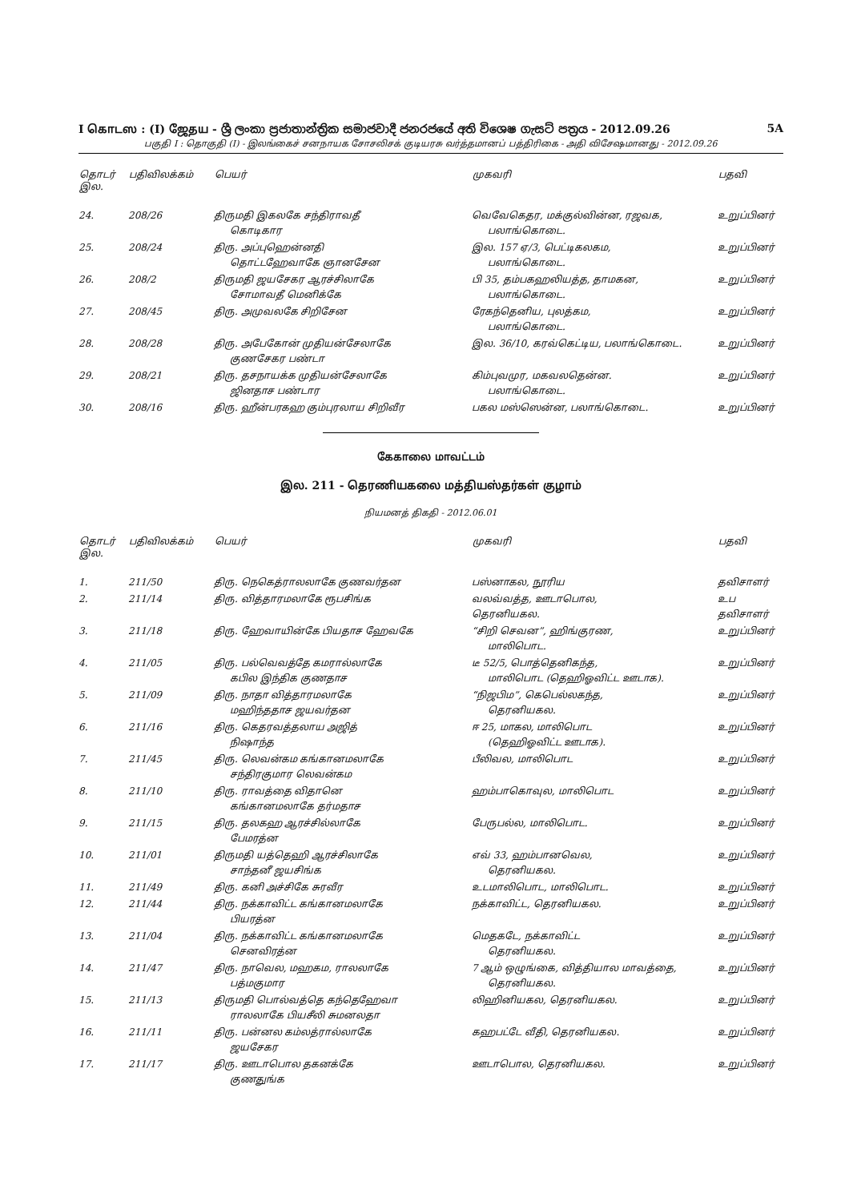I கொடஸ : (I) ஜேதய - ශ්‍රී ලංකා ප්‍රජාතාන්ත්‍රික සමාජවාදී ජනරජයේ අති විශෙෂ ගැසට් පත්‍රය - 2012.09.26 5A
பகுதி I : தொகுதி (I) - இலங்கைச் சனநாயக சோசலிசக் குடியரசு வர்த்தமானப் பத்திரிகை - அதி விசேஷமானது - 2012.09.26
| தொடர் இல. | பதிவிலக்கம் | பெயர் | முகவரி | பதவி |
| --- | --- | --- | --- | --- |
| 24. | 208/26 | திருமதி இகலகே சந்திராவதீ கொடிகார | வெவேகெதர, மக்குல்வின்ன, ரஜவக, பலாங்கொடை. | உறுப்பினர் |
| 25. | 208/24 | திரு. அப்புஹென்னதி தொட்டஹேவாகே ஞானசேன | இல. 157 ஏ/3, பெட்டிகலகம, பலாங்கொடை. | உறுப்பினர் |
| 26. | 208/2 | திருமதி ஜயசேகர ஆரச்சிலாகே சோமாவதீ மெனிக்கே | பி 35, தம்பகஹலியத்த, தாமகன, பலாங்கொடை. | உறுப்பினர் |
| 27. | 208/45 | திரு. அமுவலகே சிறிசேன | ரேகந்தெனிய, புலத்கம, பலாங்கொடை. | உறுப்பினர் |
| 28. | 208/28 | திரு. அபேகோன் முதியன்சேலாகே குணசேகர பண்டா | இல. 36/10, கரவ்கெட்டிய, பலாங்கொடை. | உறுப்பினர் |
| 29. | 208/21 | திரு. தசநாயக்க முதியன்சேலாகே ஜினதாச பண்டார | கிம்புவமுர, மகவலதென்ன. பலாங்கொடை. | உறுப்பினர் |
| 30. | 208/16 | திரு. ஹீன்பரகஹ கும்புரலாய சிறிவீர | பகல மஸ்ஸென்ன, பலாங்கொடை. | உறுப்பினர் |
கேகாலை மாவட்டம்
இல. 211 - தெரணியகலை மத்தியஸ்தர்கள் குழாம்
நியமனத் திகதி - 2012.06.01
| தொடர் இல. | பதிவிலக்கம் | பெயர் | முகவரி | பதவி |
| --- | --- | --- | --- | --- |
| 1. | 211/50 | திரு. நெகெத்ராலலாகே குணவர்தன | பஸ்னாகல, நூரிய | தவிசாளர் |
| 2. | 211/14 | திரு. வித்தாரமலாகே ரூபசிங்க | வலவ்வத்த, ஊடாபொல, தெரனியகல. | உப தவிசாளர் |
| 3. | 211/18 | திரு. ஹேவாயின்கே பியதாச ஹேவகே | “சிறி செவன”, ஹிங்குரண, மாலிபொட. | உறுப்பினர் |
| 4. | 211/05 | திரு. பல்வெவத்தே கமரால்லாகே கபில இந்திக குணதாச | டீ 52/5, பொத்தெனிகந்த, மாலிபொட (தெஹிஓவிட்ட ஊடாக). | உறுப்பினர் |
| 5. | 211/09 | திரு. நாதா வித்தாரமலாகே மஹிந்ததாச ஜயவர்தன | “நிஜபிம”, கெபெல்லகந்த, தெரனியகல. | உறுப்பினர் |
| 6. | 211/16 | திரு. கெதரவத்தலாய அஜித் நிஷாந்த | ஈ 25, மாகல, மாலிபொட (தெஹிஓவிட்ட ஊடாக). | உறுப்பினர் |
| 7. | 211/45 | திரு. லெவன்கம கங்கானமலாகே சந்திரகுமார லெவன்கம | பீலிவல, மாலிபொட | உறுப்பினர் |
| 8. | 211/10 | திரு. ராவத்தை விதானெ கங்கானமலாகே தர்மதாச | ஹம்பாகொவுல, மாலிபொட | உறுப்பினர் |
| 9. | 211/15 | திரு. தலகஹ ஆரச்சில்லாகே பேமரத்ன | பேருபல்ல, மாலிபொட. | உறுப்பினர் |
| 10. | 211/01 | திருமதி யத்தெஹி ஆரச்சிலாகே சாந்தனீ ஜயசிங்க | எவ் 33, ஹம்பானவெல, தெரனியகல. | உறுப்பினர் |
| 11. | 211/49 | திரு. கனி அச்சிகே சுரவீர | உடமாலிபொட, மாலிபொட. | உறுப்பினர் |
| 12. | 211/44 | திரு. நக்காவிட்ட கங்கானமலாகே பியரத்ன | நக்காவிட்ட, தெரனியகல. | உறுப்பினர் |
| 13. | 211/04 | திரு. நக்காவிட்ட கங்கானமலாகே செனவிரத்ன | மெதகடே, நக்காவிட்ட தெரனியகல. | உறுப்பினர் |
| 14. | 211/47 | திரு. நாவெல, மஹகம, ராலலாகே பத்மகுமார | 7 ஆம் ஒழுங்கை, வித்தியால மாவத்தை, தெரனியகல. | உறுப்பினர் |
| 15. | 211/13 | திருமதி பொல்வத்தெ கந்தெஹேவா ராலலாகே பியசீலி சுமனலதா | லிஹினியகல, தெரனியகல. | உறுப்பினர் |
| 16. | 211/11 | திரு. பன்னல கம்லத்ரால்லாகே ஜயசேகர | கஹபட்டே வீதி, தெரனியகல. | உறுப்பினர் |
| 17. | 211/17 | திரு. ஊடாபொல தகனக்கே குணதுங்க | ஊடாபொல, தெரனியகல. | உறுப்பினர் |